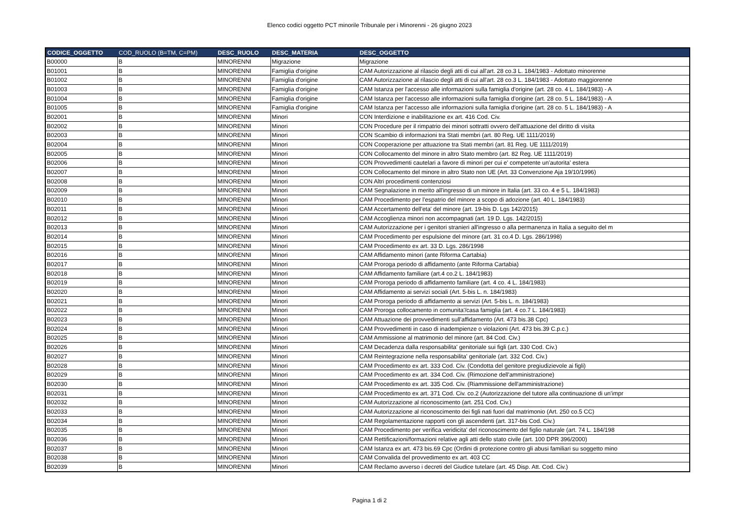Elenco codici oggetto PCT minorile Tribunale per i Minorenni - 26 giugno 2023
| CODICE_OGGETTO | COD_RUOLO (B=TM, C=PM) | DESC_RUOLO | DESC_MATERIA | DESC_OGGETTO |
| --- | --- | --- | --- | --- |
| B00000 | B | MINORENNI | Migrazione | Migrazione |
| B01001 | B | MINORENNI | Famiglia d'origine | CAM Autorizzazione al rilascio degli atti di cui all'art. 28 co.3 L. 184/1983 - Adottato minorenne |
| B01002 | B | MINORENNI | Famiglia d'origine | CAM Autorizzazione al rilascio degli atti di cui all'art. 28 co.3 L. 184/1983 - Adottato maggiorenne |
| B01003 | B | MINORENNI | Famiglia d'origine | CAM Istanza per l'accesso alle informazioni sulla famiglia d'origine (art. 28 co. 4 L. 184/1983) - A |
| B01004 | B | MINORENNI | Famiglia d'origine | CAM Istanza per l'accesso alle informazioni sulla famiglia d'origine (art. 28 co. 5 L. 184/1983) - A |
| B01005 | B | MINORENNI | Famiglia d'origine | CAM Istanza per l'accesso alle informazioni sulla famiglia d'origine (art. 28 co. 5 L. 184/1983) - A |
| B02001 | B | MINORENNI | Minori | CON Interdizione e inabilitazione ex art. 416 Cod. Civ. |
| B02002 | B | MINORENNI | Minori | CON Procedure per il rimpatrio dei minori sottratti ovvero dell'attuazione del diritto di visita |
| B02003 | B | MINORENNI | Minori | CON Scambio di informazioni tra Stati membri (art. 80 Reg. UE 1111/2019) |
| B02004 | B | MINORENNI | Minori | CON Cooperazione per attuazione tra Stati membri (art. 81 Reg. UE 1111/2019) |
| B02005 | B | MINORENNI | Minori | CON Collocamento del minore in altro Stato membro (art. 82 Reg. UE 1111/2019) |
| B02006 | B | MINORENNI | Minori | CON Provvedimenti cautelari a favore di minori per cui e' competente un'autorita' estera |
| B02007 | B | MINORENNI | Minori | CON Collocamento del minore in altro Stato non UE (Art. 33 Convenzione Aja 19/10/1996) |
| B02008 | B | MINORENNI | Minori | CON Altri procedimenti contenziosi |
| B02009 | B | MINORENNI | Minori | CAM Segnalazione in merito all'ingresso di un minore in Italia (art. 33 co. 4 e 5 L. 184/1983) |
| B02010 | B | MINORENNI | Minori | CAM Procedimento per l'espatrio del minore a scopo di adozione (art. 40 L. 184/1983) |
| B02011 | B | MINORENNI | Minori | CAM Accertamento dell'eta' del minore (art. 19-bis D. Lgs 142/2015) |
| B02012 | B | MINORENNI | Minori | CAM Accoglienza minori non accompagnati (art. 19 D. Lgs. 142/2015) |
| B02013 | B | MINORENNI | Minori | CAM Autorizzazione per i genitori stranieri all'ingresso o alla permanenza in Italia a seguito del m |
| B02014 | B | MINORENNI | Minori | CAM Procedimento per espulsione del minore (art. 31 co.4 D. Lgs. 286/1998) |
| B02015 | B | MINORENNI | Minori | CAM Procedimento ex art. 33 D. Lgs. 286/1998 |
| B02016 | B | MINORENNI | Minori | CAM Affidamento minori (ante Riforma Cartabia) |
| B02017 | B | MINORENNI | Minori | CAM Proroga periodo di affidamento (ante Riforma Cartabia) |
| B02018 | B | MINORENNI | Minori | CAM Affidamento familiare (art.4 co.2 L. 184/1983) |
| B02019 | B | MINORENNI | Minori | CAM Proroga periodo di affidamento familiare (art. 4 co. 4 L. 184/1983) |
| B02020 | B | MINORENNI | Minori | CAM Affidamento ai servizi sociali (Art. 5-bis L. n. 184/1983) |
| B02021 | B | MINORENNI | Minori | CAM Proroga periodo di affidamento ai servizi (Art. 5-bis L. n. 184/1983) |
| B02022 | B | MINORENNI | Minori | CAM Proroga collocamento in comunita'/casa famiglia (art. 4 co.7 L. 184/1983) |
| B02023 | B | MINORENNI | Minori | CAM Attuazione dei provvedimenti sull'affidamento (Art. 473 bis.38 Cpc) |
| B02024 | B | MINORENNI | Minori | CAM Provvedimenti in caso di inadempienze o violazioni (Art. 473 bis.39 C.p.c.) |
| B02025 | B | MINORENNI | Minori | CAM Ammissione al matrimonio del minore (art. 84 Cod. Civ.) |
| B02026 | B | MINORENNI | Minori | CAM Decadenza dalla responsabilita' genitoriale sui figli (art. 330 Cod. Civ.) |
| B02027 | B | MINORENNI | Minori | CAM Reintegrazione nella responsabilita' genitoriale (art. 332 Cod. Civ.) |
| B02028 | B | MINORENNI | Minori | CAM Procedimento ex art. 333 Cod. Civ. (Condotta del genitore pregiudizievole ai figli) |
| B02029 | B | MINORENNI | Minori | CAM Procedimento ex art. 334 Cod. Civ. (Rimozione dell'amministrazione) |
| B02030 | B | MINORENNI | Minori | CAM Procedimento ex art. 335 Cod. Civ. (Riammissione dell'amministrazione) |
| B02031 | B | MINORENNI | Minori | CAM Procedimento ex art. 371 Cod. Civ. co.2 (Autorizzazione del tutore alla continuazione di un'impr |
| B02032 | B | MINORENNI | Minori | CAM Autorizzazione al riconoscimento (art. 251 Cod. Civ.) |
| B02033 | B | MINORENNI | Minori | CAM Autorizzazione al riconoscimento dei figli nati fuori dal matrimonio (Art. 250 co.5 CC) |
| B02034 | B | MINORENNI | Minori | CAM Regolamentazione rapporti con gli ascendenti (art. 317-bis Cod. Civ.) |
| B02035 | B | MINORENNI | Minori | CAM Procedimento per verifica veridicita' del riconoscimento del figlio naturale (art. 74 L. 184/198 |
| B02036 | B | MINORENNI | Minori | CAM Rettificazioni/formazioni relative agli atti dello stato civile (art. 100 DPR 396/2000) |
| B02037 | B | MINORENNI | Minori | CAM Istanza ex art. 473 bis.69 Cpc (Ordini di protezione contro gli abusi familiari su soggetto mino |
| B02038 | B | MINORENNI | Minori | CAM Convalida del provvedimento ex art. 403 CC |
| B02039 | B | MINORENNI | Minori | CAM Reclamo avverso i decreti del Giudice tutelare (art. 45 Disp. Att. Cod. Civ.) |
Pagina 1 di 2